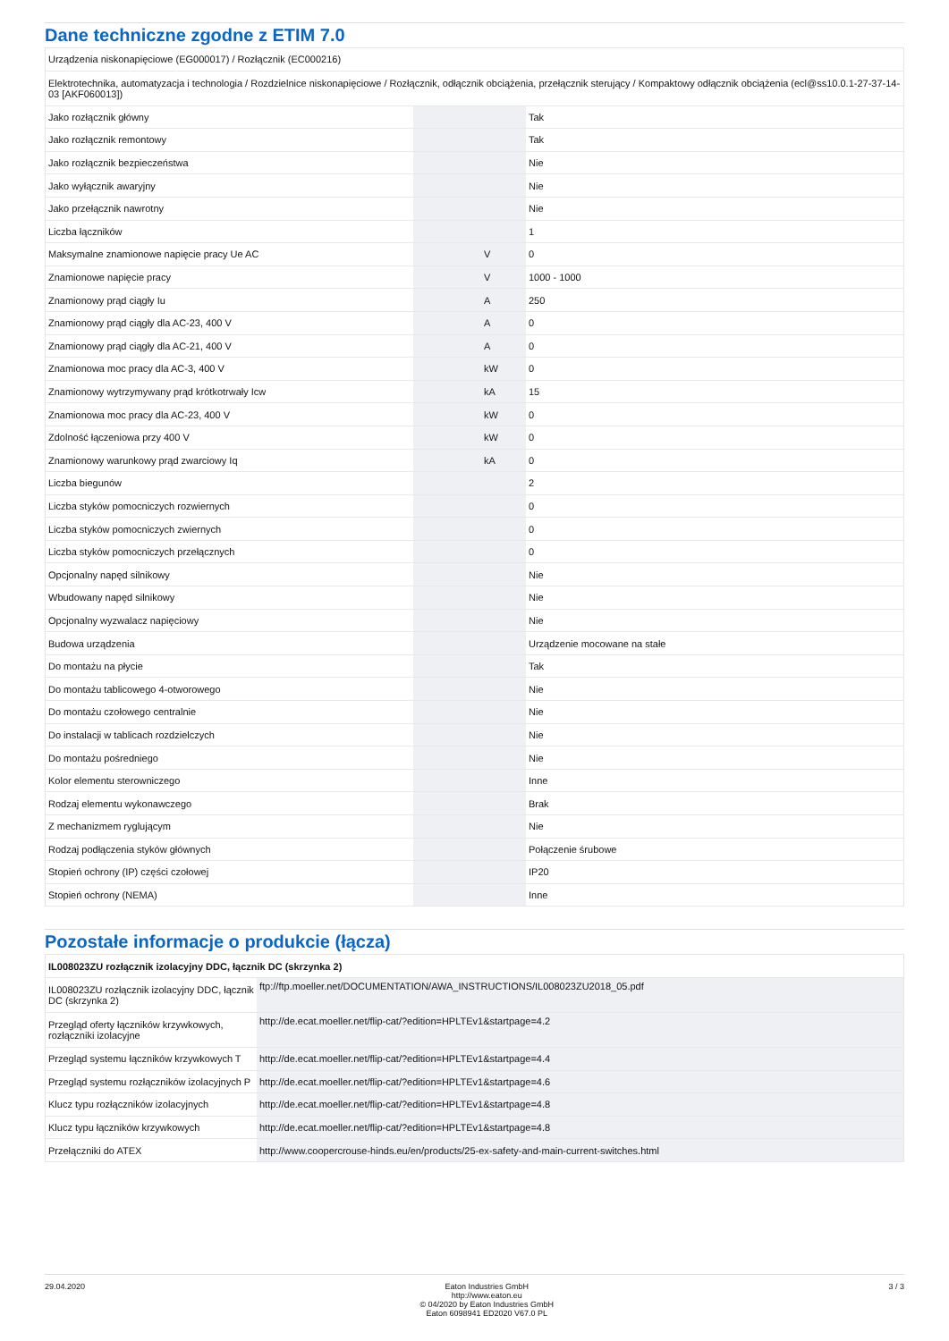Dane techniczne zgodne z ETIM 7.0
| Urządzenia niskonapięciowe (EG000017) / Rozłącznik (EC000216) | | | |
| Elektrotechnika, automatyzacja i technologia / Rozdzielnice niskonapięciowe / Rozłącznik, odłącznik obciążenia, przełącznik sterujący / Kompaktowy odłącznik obciążenia (ecl@ss10.0.1-27-37-14-03 [AKF060013]) | | | |
| Jako rozłącznik główny | | | Tak |
| Jako rozłącznik remontowy | | | Tak |
| Jako rozłącznik bezpieczeństwa | | | Nie |
| Jako wyłącznik awaryjny | | | Nie |
| Jako przełącznik nawrotny | | | Nie |
| Liczba łączników | | | 1 |
| Maksymalne znamionowe napięcie pracy Ue AC | | V | 0 |
| Znamionowe napięcie pracy | | V | 1000 - 1000 |
| Znamionowy prąd ciągły Iu | | A | 250 |
| Znamionowy prąd ciągły dla AC-23, 400 V | | A | 0 |
| Znamionowy prąd ciągły dla AC-21, 400 V | | A | 0 |
| Znamionowa moc pracy dla AC-3, 400 V | | kW | 0 |
| Znamionowy wytrzymywany prąd krótkotrwały Icw | | kA | 15 |
| Znamionowa moc pracy dla AC-23, 400 V | | kW | 0 |
| Zdolność łączeniowa przy 400 V | | kW | 0 |
| Znamionowy warunkowy prąd zwarciowy Iq | | kA | 0 |
| Liczba biegunów | | | 2 |
| Liczba styków pomocniczych rozwiernych | | | 0 |
| Liczba styków pomocniczych zwiernych | | | 0 |
| Liczba styków pomocniczych przełącznych | | | 0 |
| Opcjonalny napęd silnikowy | | | Nie |
| Wbudowany napęd silnikowy | | | Nie |
| Opcjonalny wyzwalacz napięciowy | | | Nie |
| Budowa urządzenia | | | Urządzenie mocowane na stałe |
| Do montażu na płycie | | | Tak |
| Do montażu tablicowego 4-otworowego | | | Nie |
| Do montażu czołowego centralnie | | | Nie |
| Do instalacji w tablicach rozdzielczych | | | Nie |
| Do montażu pośredniego | | | Nie |
| Kolor elementu sterowniczego | | | Inne |
| Rodzaj elementu wykonawczego | | | Brak |
| Z mechanizmem ryglującym | | | Nie |
| Rodzaj podłączenia styków głównych | | | Połączenie śrubowe |
| Stopień ochrony (IP) części czołowej | | | IP20 |
| Stopień ochrony (NEMA) | | | Inne |
Pozostałe informacje o produkcie (łącza)
| IL008023ZU rozłącznik izolacyjny DDC, łącznik DC (skrzynka 2) | |
| IL008023ZU rozłącznik izolacyjny DDC, łącznik DC (skrzynka 2) | ftp://ftp.moeller.net/DOCUMENTATION/AWA_INSTRUCTIONS/IL008023ZU2018_05.pdf |
| Przegląd oferty łączników krzywkowych, rozłączniki izolacyjne | http://de.ecat.moeller.net/flip-cat/?edition=HPLTEv1&startpage=4.2 |
| Przegląd systemu łączników krzywkowych T | http://de.ecat.moeller.net/flip-cat/?edition=HPLTEv1&startpage=4.4 |
| Przegląd systemu rozłączników izolacyjnych P | http://de.ecat.moeller.net/flip-cat/?edition=HPLTEv1&startpage=4.6 |
| Klucz typu rozłączników izolacyjnych | http://de.ecat.moeller.net/flip-cat/?edition=HPLTEv1&startpage=4.8 |
| Klucz typu łączników krzywkowych | http://de.ecat.moeller.net/flip-cat/?edition=HPLTEv1&startpage=4.8 |
| Przełączniki do ATEX | http://www.coopercrouse-hinds.eu/en/products/25-ex-safety-and-main-current-switches.html |
29.04.2020 Eaton Industries GmbH
http://www.eaton.eu
© 04/2020 by Eaton Industries GmbH
Eaton 6098941 ED2020 V67.0 PL
3 / 3